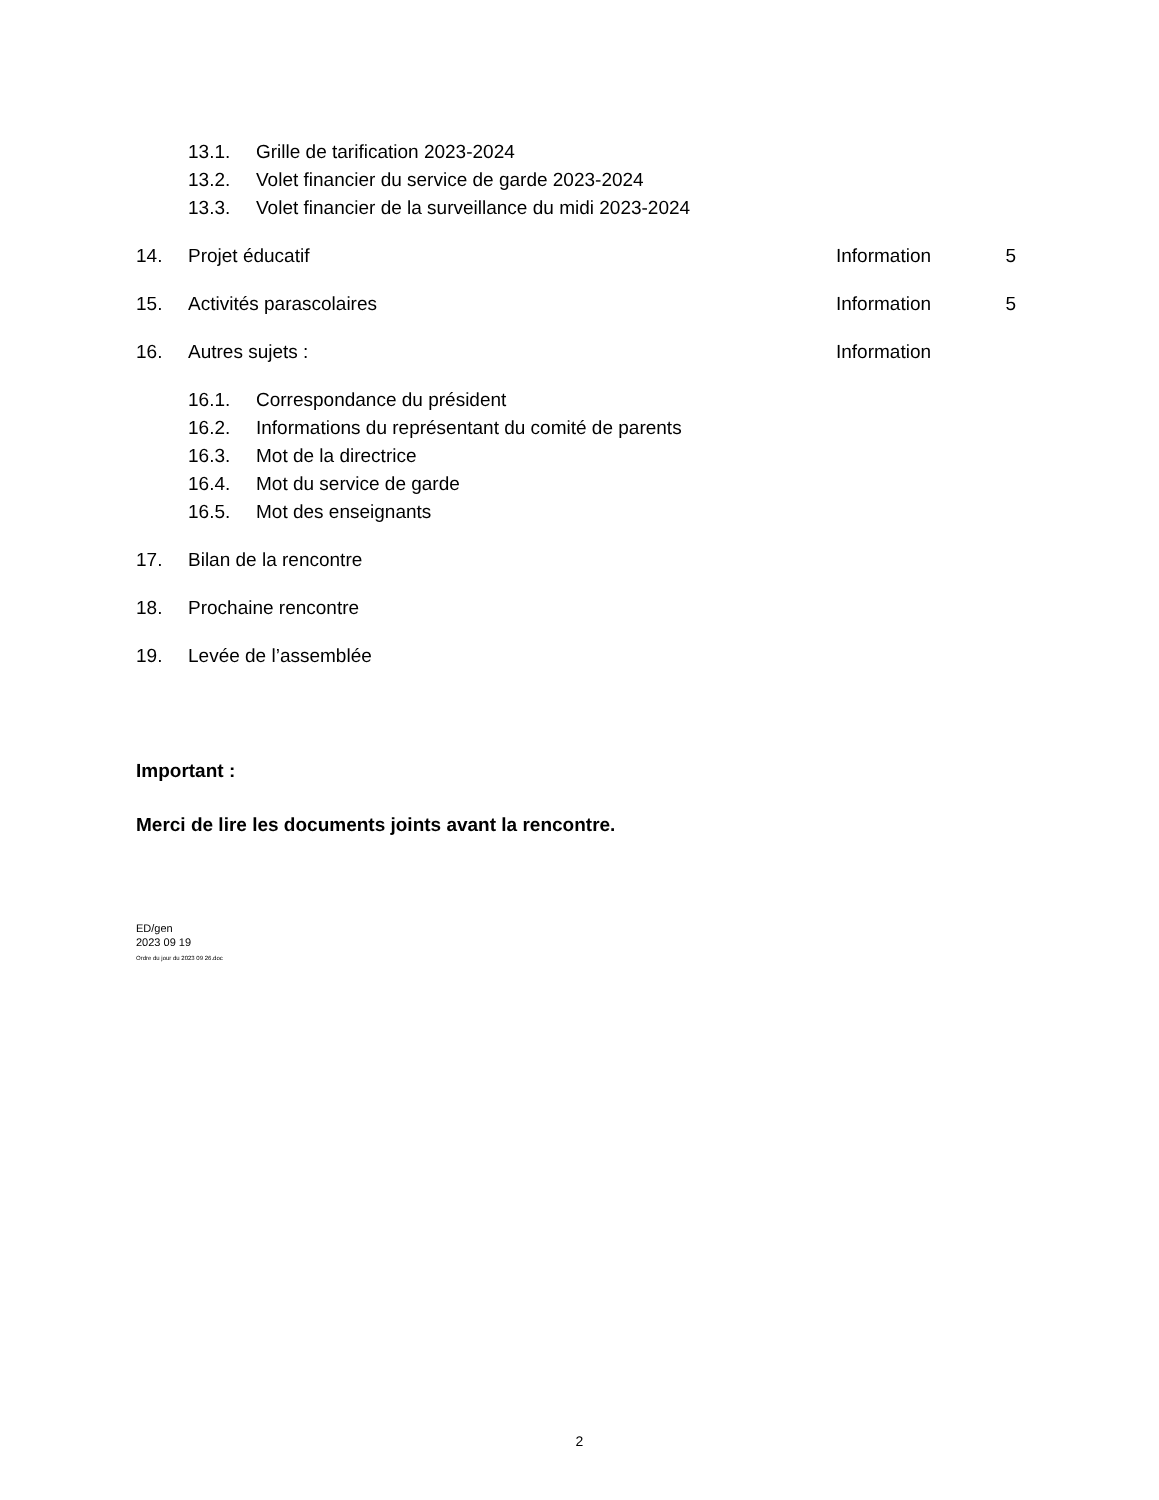13.1. Grille de tarification 2023-2024
13.2. Volet financier du service de garde 2023-2024
13.3. Volet financier de la surveillance du midi 2023-2024
14. Projet éducatif Information 5
15. Activités parascolaires Information 5
16. Autres sujets : Information
16.1. Correspondance du président
16.2. Informations du représentant du comité de parents
16.3. Mot de la directrice
16.4. Mot du service de garde
16.5. Mot des enseignants
17. Bilan de la rencontre
18. Prochaine rencontre
19. Levée de l’assemblée
Important :
Merci de lire les documents joints avant la rencontre.
ED/gen
2023 09 19
Ordre du jour du 2023 09 26.doc
2